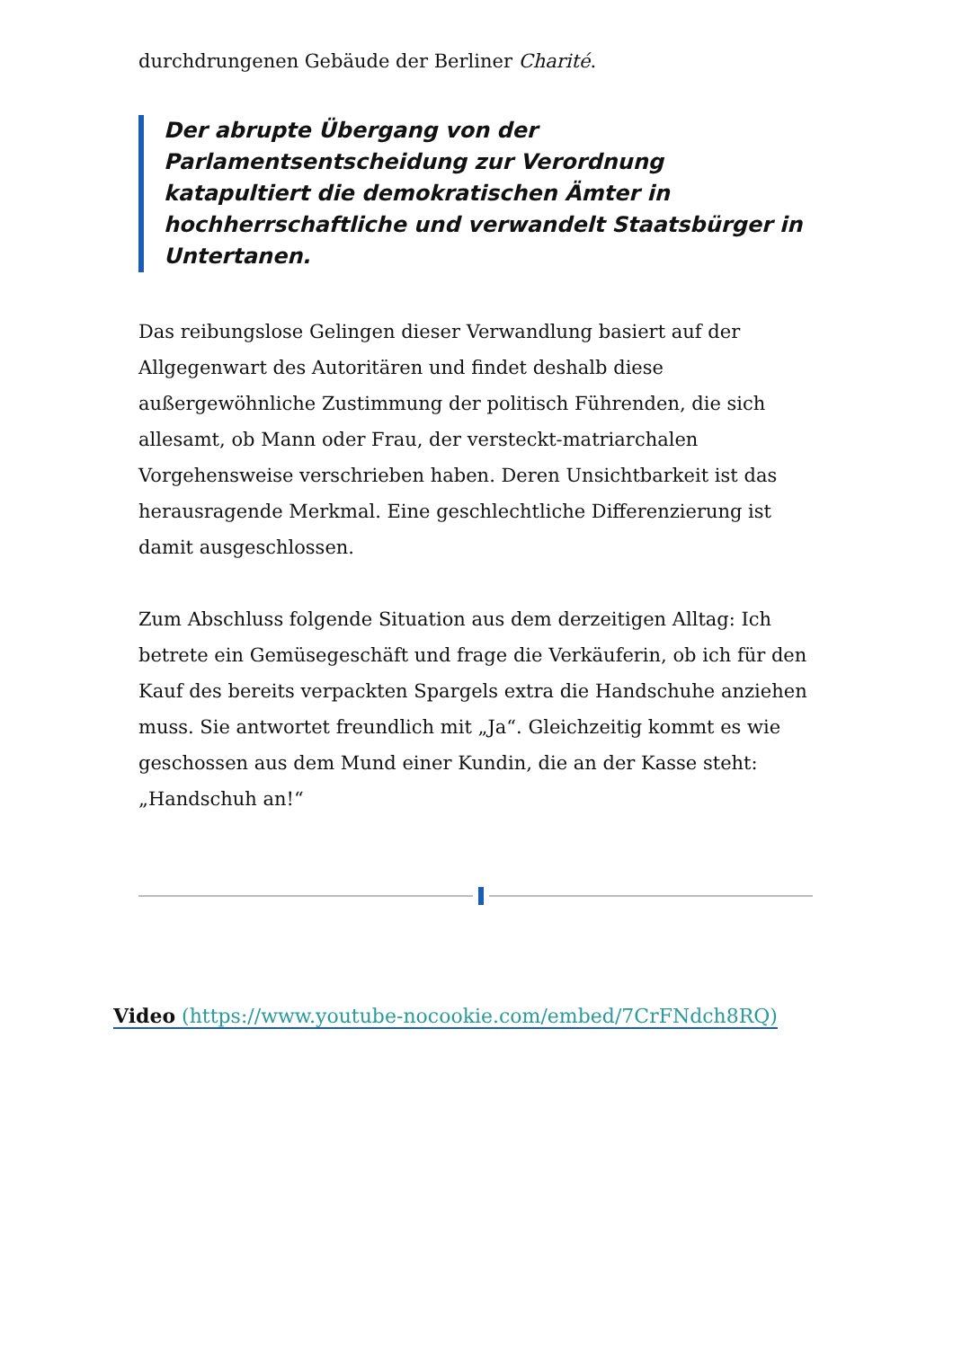durchdrungenen Gebäude der Berliner Charité.
Der abrupte Übergang von der Parlamentsentscheidung zur Verordnung katapultiert die demokratischen Ämter in hochherrschaftliche und verwandelt Staatsbürger in Untertanen.
Das reibungslose Gelingen dieser Verwandlung basiert auf der Allgegenwart des Autoritären und findet deshalb diese außergewöhnliche Zustimmung der politisch Führenden, die sich allesamt, ob Mann oder Frau, der versteckt-matriarchalen Vorgehensweise verschrieben haben. Deren Unsichtbarkeit ist das herausragende Merkmal. Eine geschlechtliche Differenzierung ist damit ausgeschlossen.
Zum Abschluss folgende Situation aus dem derzeitigen Alltag: Ich betrete ein Gemüsegeschäft und frage die Verkäuferin, ob ich für den Kauf des bereits verpackten Spargels extra die Handschuhe anziehen muss. Sie antwortet freundlich mit „Ja“. Gleichzeitig kommt es wie geschossen aus dem Mund einer Kundin, die an der Kasse steht: „Handschuh an!“
Video (https://www.youtube-nocookie.com/embed/7CrFNdch8RQ)